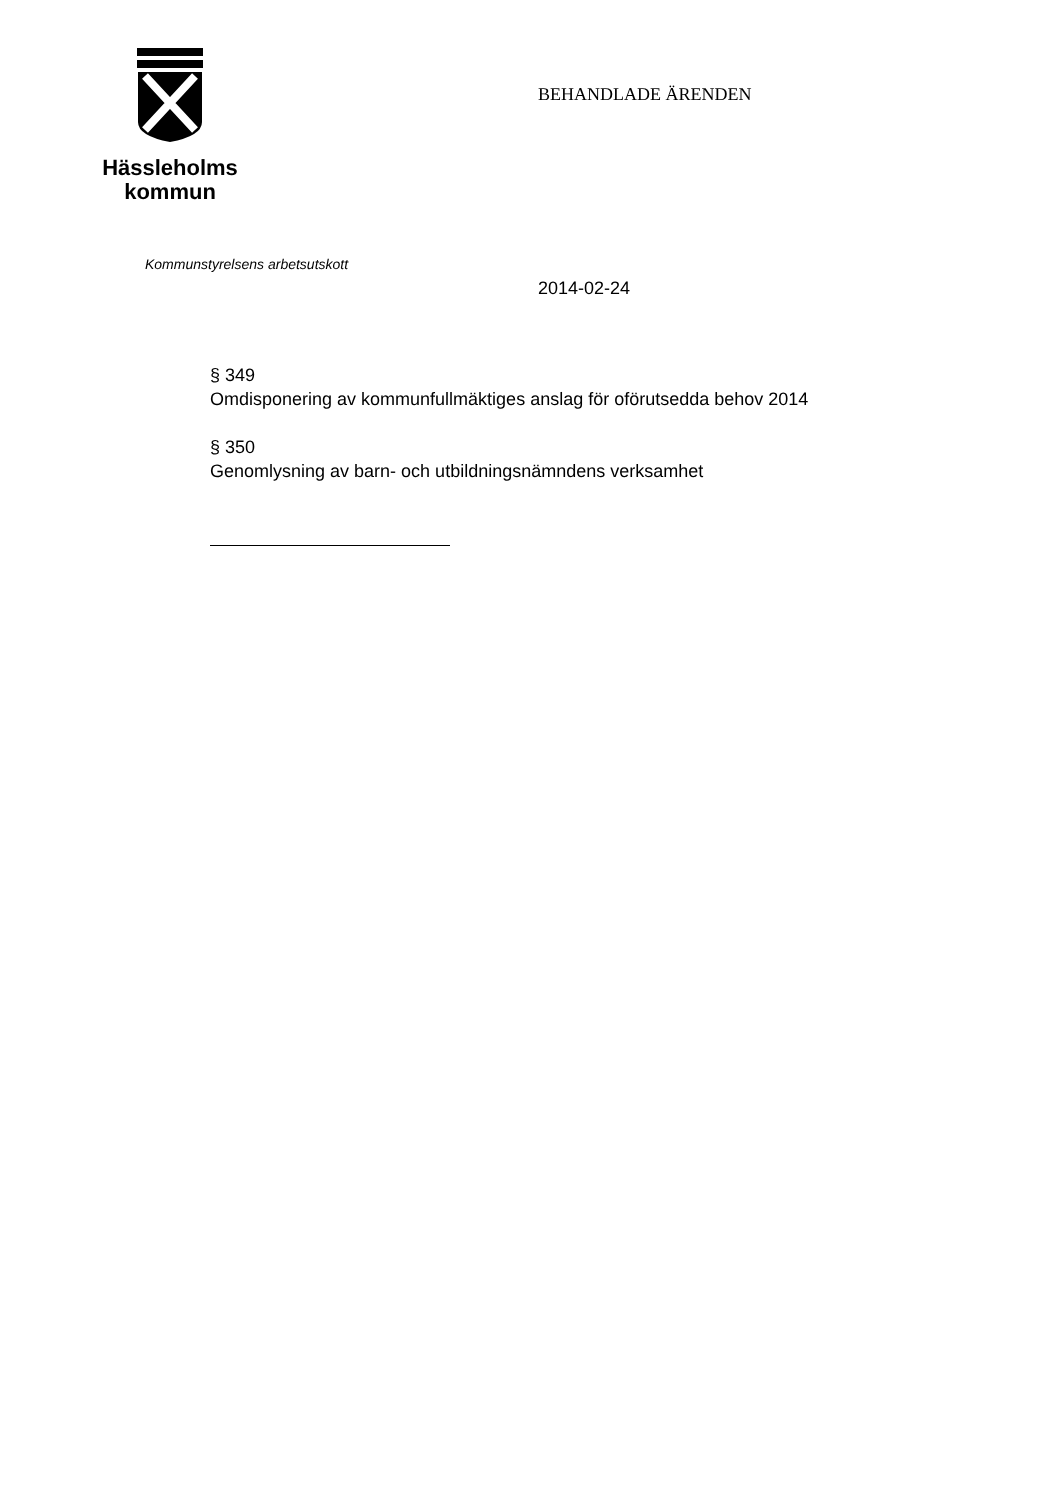Hässleholms
kommun
BEHANDLADE ÄRENDEN
Kommunstyrelsens arbetsutskott
2014-02-24
§ 349
Omdisponering av kommunfullmäktiges anslag för oförutsedda behov 2014
§ 350
Genomlysning av barn- och utbildningsnämndens verksamhet